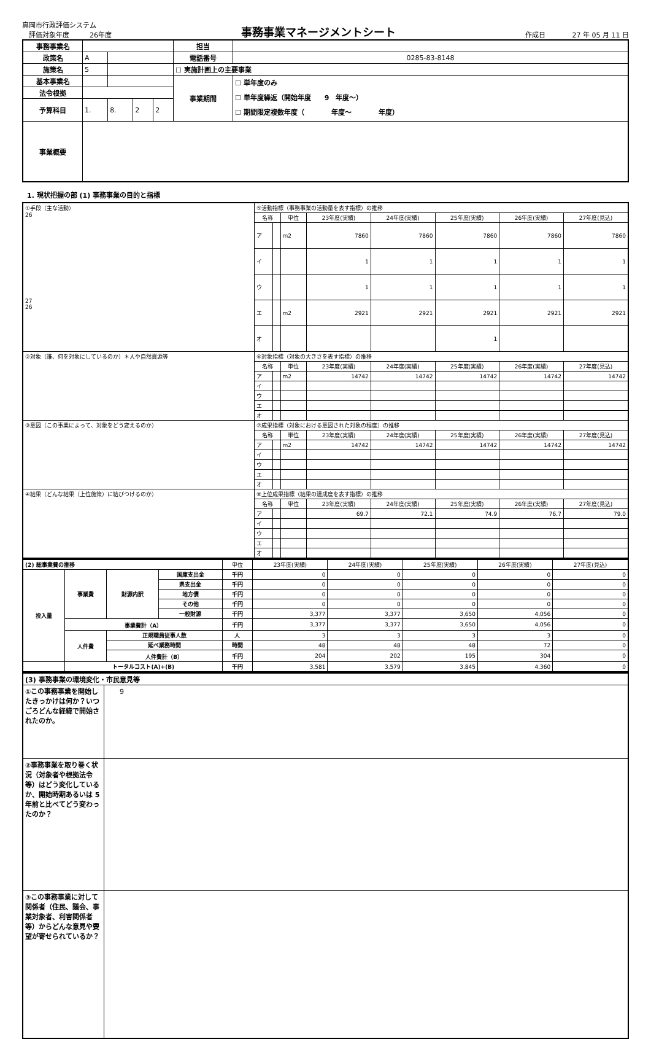真岡市行政評価システム
　評価対象年度　　　26年度
事務事業マネージメントシート
作成日　　　　27 年 05 月 11 日
| 事務事業名 | | | | | | 担当 | |
| 政策名 | A | | | | | 電話番号 | 0285-83-8148 |
| 施策名 | 5 | | | | | ☐ 実施計画上の主要事業 | |
| 基本事業名 | | | | | | 事業期間 | ☐ 単年度のみ ☐ 単年度繰返（開始年度 9 年度～） ☐ 期間限定複数年度（ 年度～ 年度） |
| 法令根拠 | | | | | | | |
| 予算科目 | 1. | | 8. | 2 | 2 | | |
| 事業概要 | | | | | | | |
1. 現状把握の部 (1) 事務事業の目的と指標
| ①手段（主な活動） 26 27 26 | ⑤活動指標（事務事業の活動量を表す指標）の推移 | | | | | | | |
| | 名称 | | 単位 | 23年度(実績) | 24年度(実績) | 25年度(実績) | 26年度(実績) | 27年度(見込) |
| | ア | | m2 | 7860 | 7860 | 7860 | 7860 | 7860 |
| | イ | | | 1 | 1 | 1 | 1 | 1 |
| | ウ | | | 1 | 1 | 1 | 1 | 1 |
| | エ | | m2 | 2921 | 2921 | 2921 | 2921 | 2921 |
| | オ | | | | | 1 | | |
| ②対象（誰、何を対象にしているのか）＊人や自然資源等 | ⑥対象指標（対象の大きさを表す指標）の推移 | | | | | | | |
| | 名称 | | 単位 | 23年度(実績) | 24年度(実績) | 25年度(実績) | 26年度(実績) | 27年度(見込) |
| | ア | | m2 | 14742 | 14742 | 14742 | 14742 | 14742 |
| | イ | | | | | | | |
| | ウ | | | | | | | |
| | エ | | | | | | | |
| | オ | | | | | | | |
| ③意図（この事業によって、対象をどう変えるのか） | ⑦成果指標（対象における意図された対象の程度）の推移 | | | | | | | |
| | 名称 | | 単位 | 23年度(実績) | 24年度(実績) | 25年度(実績) | 26年度(実績) | 27年度(見込) |
| | ア | | m2 | 14742 | 14742 | 14742 | 14742 | 14742 |
| | イ | | | | | | | |
| | ウ | | | | | | | |
| | エ | | | | | | | |
| | オ | | | | | | | |
| ④結果（どんな結果（上位施策）に結びつけるのか） | ⑧上位成果指標（結果の達成度を表す指標）の推移 | | | | | | | |
| | 名称 | | 単位 | 23年度(実績) | 24年度(実績) | 25年度(実績) | 26年度(実績) | 27年度(見込) |
| | ア | | | 69.7 | 72.1 | 74.9 | 76.7 | 79.0 |
| | イ | | | | | | | |
| | ウ | | | | | | | |
| | エ | | | | | | | |
| | オ | | | | | | | |
| (2) 総事業費の推移 | | | | 単位 | 23年度(実績) | 24年度(実績) | 25年度(実績) | 26年度(実績) | 27年度(見込) |
| 投入量 | 事業費 | 財源内訳 | 国庫支出金 | 千円 | 0 | 0 | 0 | 0 | 0 |
| | | | 県支出金 | 千円 | 0 | 0 | 0 | 0 | 0 |
| | | | 地方債 | 千円 | 0 | 0 | 0 | 0 | 0 |
| | | | その他 | 千円 | 0 | 0 | 0 | 0 | 0 |
| | | | 一般財源 | 千円 | 3,377 | 3,377 | 3,650 | 4,056 | 0 |
| | 事業費計（A） | | | 千円 | 3,377 | 3,377 | 3,650 | 4,056 | 0 |
| | 人件費 | 正規職員従事人数 | | 人 | 3 | 3 | 3 | 3 | 0 |
| | | 延べ業務時間 | | 時間 | 48 | 48 | 48 | 72 | 0 |
| | | 人件費計（B） | | 千円 | 204 | 202 | 195 | 304 | 0 |
| | トータルコスト(A)+(B) | | | 千円 | 3,581 | 3,579 | 3,845 | 4,360 | 0 |
| (3) 事務事業の環境変化・市民意見等 | |
| ①この事務事業を開始したきっかけは何か？いつごろどんな経緯で開始されたのか。 | 9 |
| ②事務事業を取り巻く状況（対象者や根拠法令等）はどう変化しているか、開始時期あるいは 5 年前と比べてどう変わったのか？ | |
| ③この事務事業に対して関係者（住民、議会、事業対象者、利害関係者等）からどんな意見や要望が寄せられているか？ | |